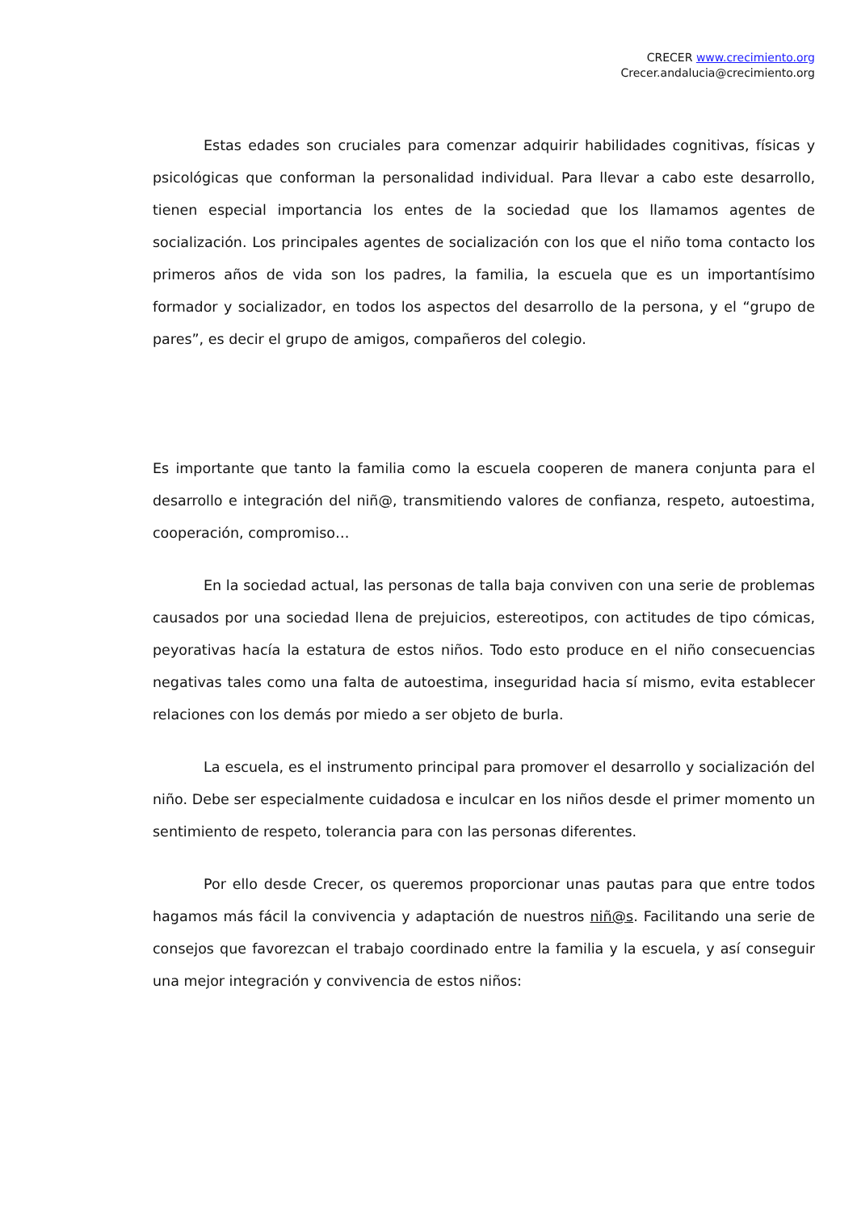CRECER www.crecimiento.org
Crecer.andalucia@crecimiento.org
Estas edades son cruciales para comenzar adquirir habilidades cognitivas, físicas y psicológicas que conforman la personalidad individual. Para llevar a cabo este desarrollo, tienen especial importancia los entes de la sociedad que los llamamos agentes de socialización. Los principales agentes de socialización con los que el niño toma contacto los primeros años de vida son los padres, la familia, la escuela que es un importantísimo formador y socializador, en todos los aspectos del desarrollo de la persona, y el “grupo de pares”, es decir el grupo de amigos, compañeros del colegio.
Es importante que tanto la familia como la escuela cooperen de manera conjunta para el desarrollo e integración del niñ@, transmitiendo valores de confianza, respeto, autoestima, cooperación, compromiso…
En la sociedad actual, las personas de talla baja conviven con una serie de problemas causados por una sociedad llena de prejuicios, estereotipos, con actitudes de tipo cómicas, peyorativas hacía la estatura de estos niños. Todo esto produce en el niño consecuencias negativas tales como una falta de autoestima, inseguridad hacia sí mismo, evita establecer relaciones con los demás por miedo a ser objeto de burla.
La escuela, es el instrumento principal para promover el desarrollo y socialización del niño. Debe ser especialmente cuidadosa e inculcar en los niños desde el primer momento un sentimiento de respeto, tolerancia para con las personas diferentes.
Por ello desde Crecer, os queremos proporcionar unas pautas para que entre todos hagamos más fácil la convivencia y adaptación de nuestros niñ@s. Facilitando una serie de consejos que favorezcan el trabajo coordinado entre la familia y la escuela, y así conseguir una mejor integración y convivencia de estos niños: